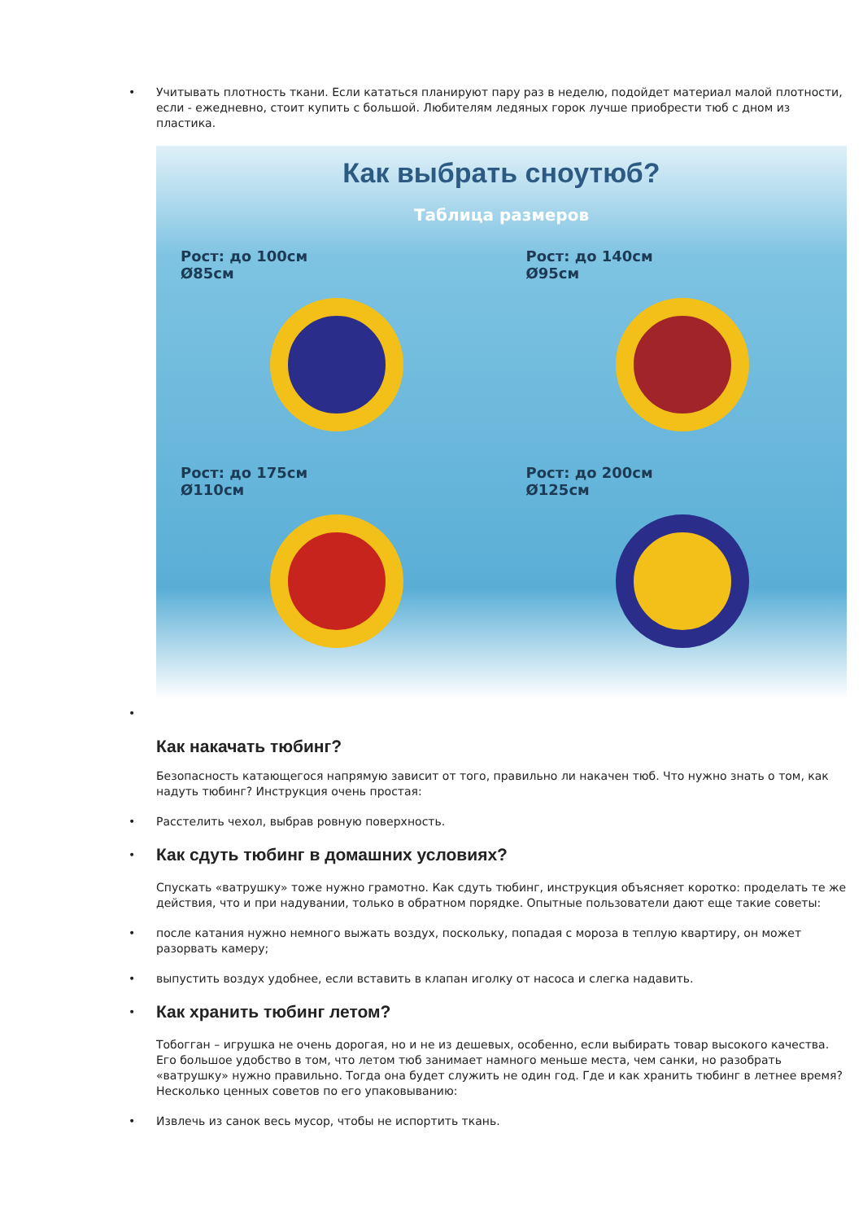• Учитывать плотность ткани. Если кататься планируют пару раз в неделю, подойдет материал малой плотности, если - ежедневно, стоит купить с большой. Любителям ледяных горок лучше приобрести тюб с дном из пластика.
Как выбрать сноутюб?
Таблица размеров
Рост: до 100см
Ø85см
Рост: до 140см
Ø95см
Рост: до 175см
Ø110см
Рост: до 200см
Ø125см
•
Как накачать тюбинг?
Безопасность катающегося напрямую зависит от того, правильно ли накачен тюб. Что нужно знать о том, как надуть тюбинг? Инструкция очень простая:
• Расстелить чехол, выбрав ровную поверхность.
•
Как сдуть тюбинг в домашних условиях?
Спускать «ватрушку» тоже нужно грамотно. Как сдуть тюбинг, инструкция объясняет коротко: проделать те же действия, что и при надувании, только в обратном порядке. Опытные пользователи дают еще такие советы:
• после катания нужно немного выжать воздух, поскольку, попадая с мороза в теплую квартиру, он может разорвать камеру;
• выпустить воздух удобнее, если вставить в клапан иголку от насоса и слегка надавить.
•
Как хранить тюбинг летом?
Тобогган – игрушка не очень дорогая, но и не из дешевых, особенно, если выбирать товар высокого качества. Его большое удобство в том, что летом тюб занимает намного меньше места, чем санки, но разобрать «ватрушку» нужно правильно. Тогда она будет служить не один год. Где и как хранить тюбинг в летнее время? Несколько ценных советов по его упаковыванию:
• Извлечь из санок весь мусор, чтобы не испортить ткань.